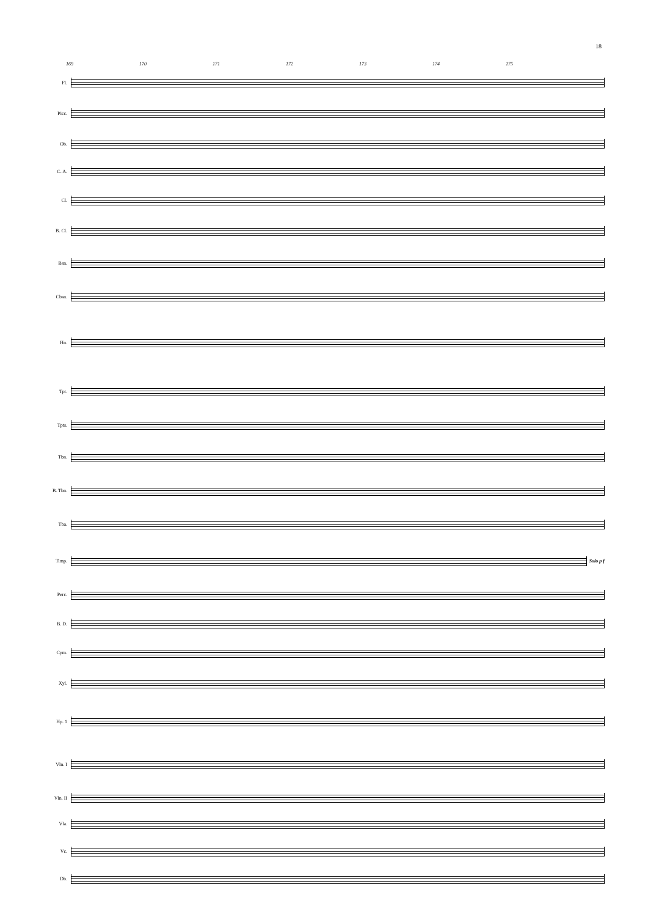18
169 170 171 172 173 174 175
Fl.
Picc.
Ob.
C. A.
Cl.
B. Cl.
Bsn.
Cbsn.
Hn.
Tpt.
Tpts.
Tbn.
B. Tbn.
Tba.
Timp. Solo p f
Perc.
B. D.
Cym.
Xyl.
Hp. 1
Vln. I
Vln. II
Vla.
Vc.
Db.